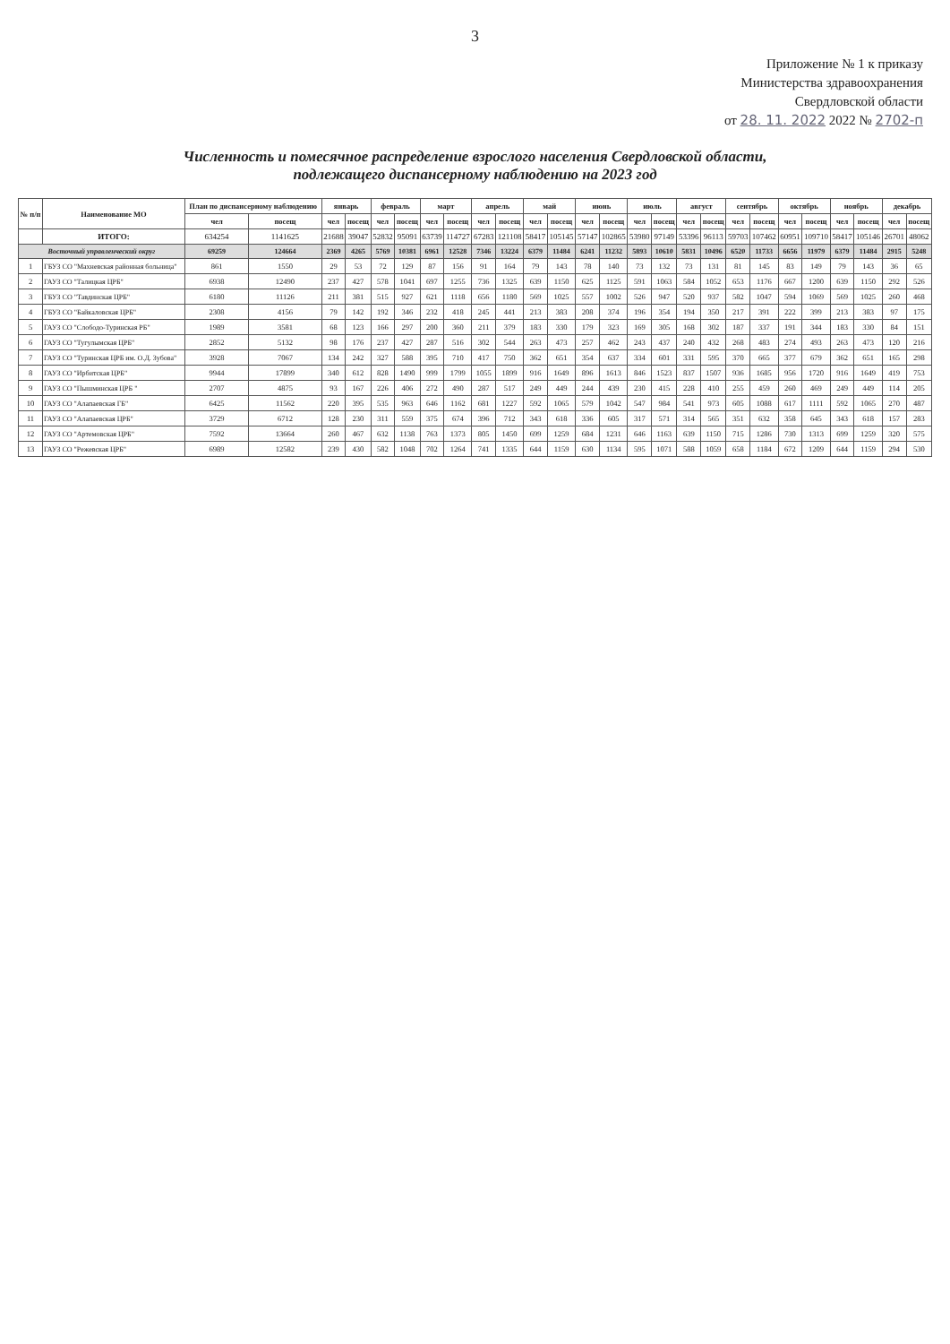3
Приложение № 1 к приказу
Министерства здравоохранения
Свердловской области
от 28. 11. 2022 2022 № 2702-п
Численность и помесячное распределение взрослого населения Свердловской области,
подлежащего диспансерному наблюдению на 2023 год
| № п/п | Наименование МО | План по диспансерному наблюдению | | январь | | февраль | | март | | апрель | | май | | июнь | | июль | | август | | сентябрь | | октябрь | | ноябрь | | декабрь | |
| --- | --- | --- | --- | --- | --- | --- | --- | --- | --- | --- | --- | --- | --- | --- | --- | --- | --- | --- | --- | --- | --- | --- | --- | --- | --- | --- | --- |
| | | чел | посещ | чел | посещ | чел | посещ | чел | посещ | чел | посещ | чел | посещ | чел | посещ | чел | посещ | чел | посещ | чел | посещ | чел | посещ | чел | посещ | чел | посещ |
| | ИТОГО: | 634254 | 1141625 | 21688 | 39047 | 52832 | 95091 | 63739 | 114727 | 67283 | 121108 | 58417 | 105145 | 57147 | 102865 | 53980 | 97149 | 53396 | 96113 | 59703 | 107462 | 60951 | 109710 | 58417 | 105146 | 26701 | 48062 |
| Восточный управленческий округ | | 69259 | 124664 | 2369 | 4265 | 5769 | 10381 | 6961 | 12528 | 7346 | 13224 | 6379 | 11484 | 6241 | 11232 | 5893 | 10610 | 5831 | 10496 | 6520 | 11733 | 6656 | 11979 | 6379 | 11484 | 2915 | 5248 |
| 1 | ГБУЗ СО "Махневская районная больница" | 861 | 1550 | 29 | 53 | 72 | 129 | 87 | 156 | 91 | 164 | 79 | 143 | 78 | 140 | 73 | 132 | 73 | 131 | 81 | 145 | 83 | 149 | 79 | 143 | 36 | 65 |
| 2 | ГАУЗ СО "Талицкая ЦРБ" | 6938 | 12490 | 237 | 427 | 578 | 1041 | 697 | 1255 | 736 | 1325 | 639 | 1150 | 625 | 1125 | 591 | 1063 | 584 | 1052 | 653 | 1176 | 667 | 1200 | 639 | 1150 | 292 | 526 |
| 3 | ГБУЗ СО "Тавдинская ЦРБ" | 6180 | 11126 | 211 | 381 | 515 | 927 | 621 | 1118 | 656 | 1180 | 569 | 1025 | 557 | 1002 | 526 | 947 | 520 | 937 | 582 | 1047 | 594 | 1069 | 569 | 1025 | 260 | 468 |
| 4 | ГБУЗ СО "Байкаловская ЦРБ" | 2308 | 4156 | 79 | 142 | 192 | 346 | 232 | 418 | 245 | 441 | 213 | 383 | 208 | 374 | 196 | 354 | 194 | 350 | 217 | 391 | 222 | 399 | 213 | 383 | 97 | 175 |
| 5 | ГАУЗ СО "Слободо-Туринская РБ" | 1989 | 3581 | 68 | 123 | 166 | 297 | 200 | 360 | 211 | 379 | 183 | 330 | 179 | 323 | 169 | 305 | 168 | 302 | 187 | 337 | 191 | 344 | 183 | 330 | 84 | 151 |
| 6 | ГАУЗ СО "Тугулымская ЦРБ" | 2852 | 5132 | 98 | 176 | 237 | 427 | 287 | 516 | 302 | 544 | 263 | 473 | 257 | 462 | 243 | 437 | 240 | 432 | 268 | 483 | 274 | 493 | 263 | 473 | 120 | 216 |
| 7 | ГАУЗ СО "Туринская ЦРБ им. О.Д. Зубова" | 3928 | 7067 | 134 | 242 | 327 | 588 | 395 | 710 | 417 | 750 | 362 | 651 | 354 | 637 | 334 | 601 | 331 | 595 | 370 | 665 | 377 | 679 | 362 | 651 | 165 | 298 |
| 8 | ГАУЗ СО "Ирбитская ЦРБ" | 9944 | 17899 | 340 | 612 | 828 | 1490 | 999 | 1799 | 1055 | 1899 | 916 | 1649 | 896 | 1613 | 846 | 1523 | 837 | 1507 | 936 | 1685 | 956 | 1720 | 916 | 1649 | 419 | 753 |
| 9 | ГАУЗ СО "Пышминская ЦРБ " | 2707 | 4875 | 93 | 167 | 226 | 406 | 272 | 490 | 287 | 517 | 249 | 449 | 244 | 439 | 230 | 415 | 228 | 410 | 255 | 459 | 260 | 469 | 249 | 449 | 114 | 205 |
| 10 | ГАУЗ СО "Алапаевская ГБ" | 6425 | 11562 | 220 | 395 | 535 | 963 | 646 | 1162 | 681 | 1227 | 592 | 1065 | 579 | 1042 | 547 | 984 | 541 | 973 | 605 | 1088 | 617 | 1111 | 592 | 1065 | 270 | 487 |
| 11 | ГАУЗ СО "Алапаевская ЦРБ" | 3729 | 6712 | 128 | 230 | 311 | 559 | 375 | 674 | 396 | 712 | 343 | 618 | 336 | 605 | 317 | 571 | 314 | 565 | 351 | 632 | 358 | 645 | 343 | 618 | 157 | 283 |
| 12 | ГАУЗ СО "Артемовская ЦРБ" | 7592 | 13664 | 260 | 467 | 632 | 1138 | 763 | 1373 | 805 | 1450 | 699 | 1259 | 684 | 1231 | 646 | 1163 | 639 | 1150 | 715 | 1286 | 730 | 1313 | 699 | 1259 | 320 | 575 |
| 13 | ГАУЗ СО "Режевская ЦРБ" | 6989 | 12582 | 239 | 430 | 582 | 1048 | 702 | 1264 | 741 | 1335 | 644 | 1159 | 630 | 1134 | 595 | 1071 | 588 | 1059 | 658 | 1184 | 672 | 1209 | 644 | 1159 | 294 | 530 |